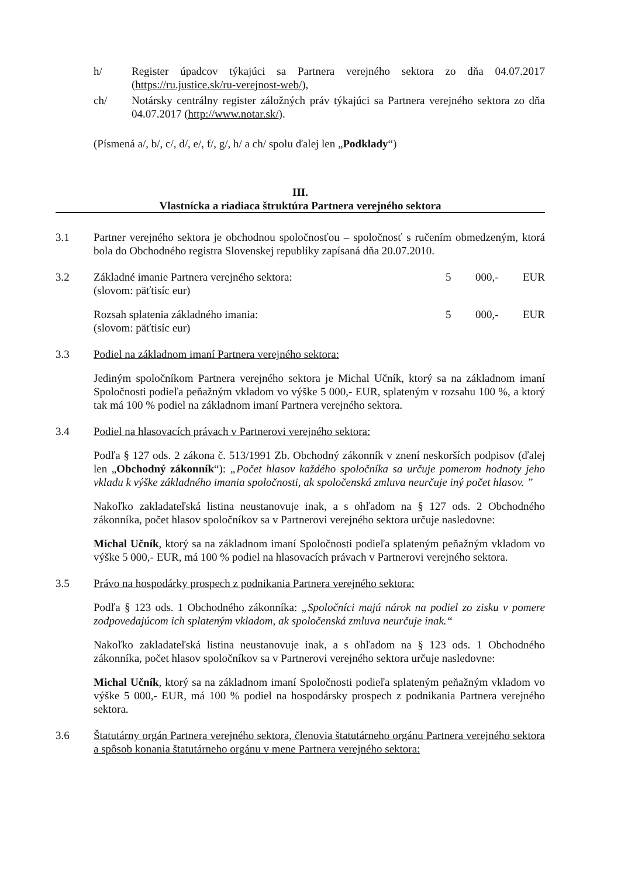h/ Register úpadcov týkajúci sa Partnera verejného sektora zo dňa 04.07.2017 (https://ru.justice.sk/ru-verejnost-web/),
ch/ Notársky centrálny register záložných práv týkajúci sa Partnera verejného sektora zo dňa 04.07.2017 (http://www.notar.sk/).
(Písmená a/, b/, c/, d/, e/, f/, g/, h/ a ch/ spolu ďalej len „Podklady“)
III.
Vlastnícka a riadiaca štruktúra Partnera verejného sektora
3.1 Partner verejného sektora je obchodnou spoločnosťou – spoločnosť s ručením obmedzeným, ktorá bola do Obchodného registra Slovenskej republiky zapísaná dňa 20.07.2010.
3.2 Základné imanie Partnera verejného sektora: 5 000,- EUR
(slovom: päťtisíc eur)
Rozsah splatenia základného imania: 5 000,- EUR
(slovom: päťtisíc eur)
3.3 Podiel na základnom imaní Partnera verejného sektora:
Jediným spoločníkom Partnera verejného sektora je Michal Učník, ktorý sa na základnom imaní Spoločnosti podieľa peňažným vkladom vo výške 5 000,- EUR, splateným v rozsahu 100 %, a ktorý tak má 100 % podiel na základnom imaní Partnera verejného sektora.
3.4 Podiel na hlasovacích právach v Partnerovi verejného sektora:
Podľa § 127 ods. 2 zákona č. 513/1991 Zb. Obchodný zákonník v znení neskorších podpisov (ďalej len „Obchodný zákonník“): „Počet hlasov každého spoločníka sa určuje pomerom hodnoty jeho vkladu k výške základného imania spoločnosti, ak spoločenská zmluva neurčuje iný počet hlasov. ”
Nakoľko zakladateľská listina neustanovuje inak, a s ohľadom na § 127 ods. 2 Obchodného zákonníka, počet hlasov spoločníkov sa v Partnerovi verejného sektora určuje nasledovne:
Michal Učník, ktorý sa na základnom imaní Spoločnosti podieľa splateným peňažným vkladom vo výške 5 000,- EUR, má 100 % podiel na hlasovacích právach v Partnerovi verejného sektora.
3.5 Právo na hospodárky prospech z podnikania Partnera verejného sektora:
Podľa § 123 ods. 1 Obchodného zákonníka: „Spoločníci majú nárok na podiel zo zisku v pomere zodpovedajúcom ich splateným vkladom, ak spoločenská zmluva neurčuje inak.“
Nakoľko zakladateľská listina neustanovuje inak, a s ohľadom na § 123 ods. 1 Obchodného zákonníka, počet hlasov spoločníkov sa v Partnerovi verejného sektora určuje nasledovne:
Michal Učník, ktorý sa na základnom imaní Spoločnosti podieľa splateným peňažným vkladom vo výške 5 000,- EUR, má 100 % podiel na hospodársky prospech z podnikania Partnera verejného sektora.
3.6 Štatutárny orgán Partnera verejného sektora, členovia štatutárneho orgánu Partnera verejného sektora a spôsob konania štatutárneho orgánu v mene Partnera verejného sektora: